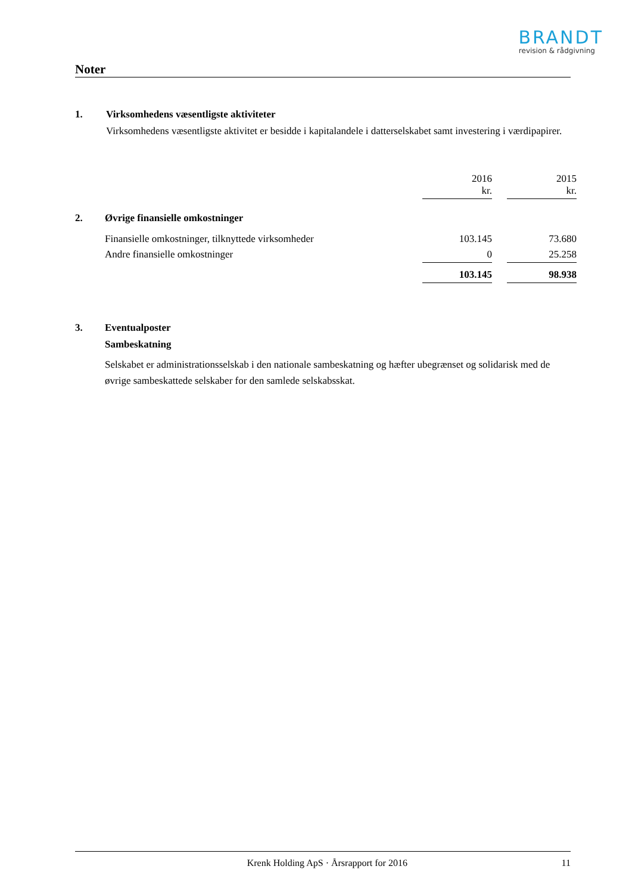BRANDT
revision & rådgivning
Noter
1. Virksomhedens væsentligste aktiviteter
Virksomhedens væsentligste aktivitet er besidde i kapitalandele i datterselskabet samt investering i værdipapirer.
| | | 2016 kr. | | 2015 kr. |
| 2. | Øvrige finansielle omkostninger | | | |
| | Finansielle omkostninger, tilknyttede virksomheder | 103.145 | | 73.680 |
| | Andre finansielle omkostninger | 0 | | 25.258 |
| | | 103.145 | | 98.938 |
3. Eventualposter
Sambeskatning
Selskabet er administrationsselskab i den nationale sambeskatning og hæfter ubegrænset og solidarisk med de øvrige sambeskattede selskaber for den samlede selskabsskat.
Krenk Holding ApS · Årsrapport for 2016 11